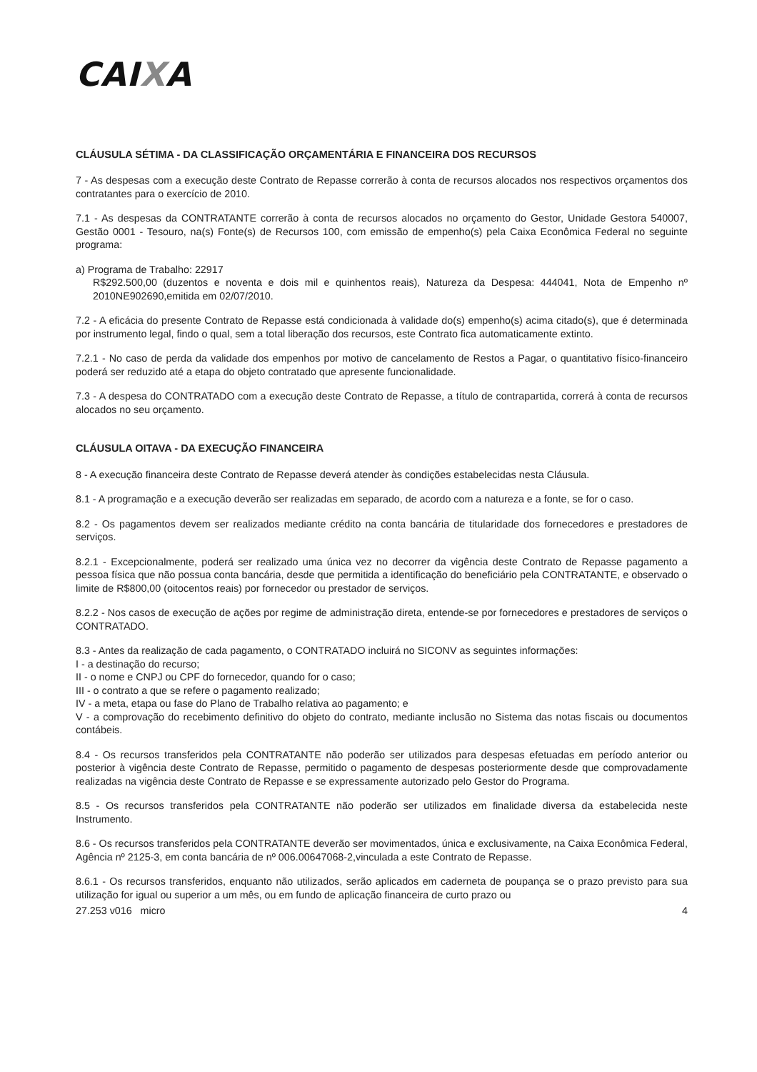CAIXA
CLÁUSULA SÉTIMA - DA CLASSIFICAÇÃO ORÇAMENTÁRIA E FINANCEIRA DOS RECURSOS
7 - As despesas com a execução deste Contrato de Repasse correrão à conta de recursos alocados nos respectivos orçamentos dos contratantes para o exercício de 2010.
7.1 - As despesas da CONTRATANTE correrão à conta de recursos alocados no orçamento do Gestor, Unidade Gestora 540007, Gestão 0001 - Tesouro, na(s) Fonte(s) de Recursos 100, com emissão de empenho(s) pela Caixa Econômica Federal no seguinte programa:
a) Programa de Trabalho: 22917
R$292.500,00 (duzentos e noventa e dois mil e quinhentos reais), Natureza da Despesa: 444041, Nota de Empenho nº 2010NE902690,emitida em 02/07/2010.
7.2 - A eficácia do presente Contrato de Repasse está condicionada à validade do(s) empenho(s) acima citado(s), que é determinada por instrumento legal, findo o qual, sem a total liberação dos recursos, este Contrato fica automaticamente extinto.
7.2.1 - No caso de perda da validade dos empenhos por motivo de cancelamento de Restos a Pagar, o quantitativo físico-financeiro poderá ser reduzido até a etapa do objeto contratado que apresente funcionalidade.
7.3 - A despesa do CONTRATADO com a execução deste Contrato de Repasse, a título de contrapartida, correrá à conta de recursos alocados no seu orçamento.
CLÁUSULA OITAVA - DA EXECUÇÃO FINANCEIRA
8 - A execução financeira deste Contrato de Repasse deverá atender às condições estabelecidas nesta Cláusula.
8.1 - A programação e a execução deverão ser realizadas em separado, de acordo com a natureza e a fonte, se for o caso.
8.2 - Os pagamentos devem ser realizados mediante crédito na conta bancária de titularidade dos fornecedores e prestadores de serviços.
8.2.1 - Excepcionalmente, poderá ser realizado uma única vez no decorrer da vigência deste Contrato de Repasse pagamento a pessoa física que não possua conta bancária, desde que permitida a identificação do beneficiário pela CONTRATANTE, e observado o limite de R$800,00 (oitocentos reais) por fornecedor ou prestador de serviços.
8.2.2 - Nos casos de execução de ações por regime de administração direta, entende-se por fornecedores e prestadores de serviços o CONTRATADO.
8.3 - Antes da realização de cada pagamento, o CONTRATADO incluirá no SICONV as seguintes informações:
I - a destinação do recurso;
II - o nome e CNPJ ou CPF do fornecedor, quando for o caso;
III - o contrato a que se refere o pagamento realizado;
IV - a meta, etapa ou fase do Plano de Trabalho relativa ao pagamento; e
V - a comprovação do recebimento definitivo do objeto do contrato, mediante inclusão no Sistema das notas fiscais ou documentos contábeis.
8.4 - Os recursos transferidos pela CONTRATANTE não poderão ser utilizados para despesas efetuadas em período anterior ou posterior à vigência deste Contrato de Repasse, permitido o pagamento de despesas posteriormente desde que comprovadamente realizadas na vigência deste Contrato de Repasse e se expressamente autorizado pelo Gestor do Programa.
8.5 - Os recursos transferidos pela CONTRATANTE não poderão ser utilizados em finalidade diversa da estabelecida neste Instrumento.
8.6 - Os recursos transferidos pela CONTRATANTE deverão ser movimentados, única e exclusivamente, na Caixa Econômica Federal, Agência nº 2125-3, em conta bancária de nº 006.00647068-2,vinculada a este Contrato de Repasse.
8.6.1 - Os recursos transferidos, enquanto não utilizados, serão aplicados em caderneta de poupança se o prazo previsto para sua utilização for igual ou superior a um mês, ou em fundo de aplicação financeira de curto prazo ou
27.253 v016 micro 4